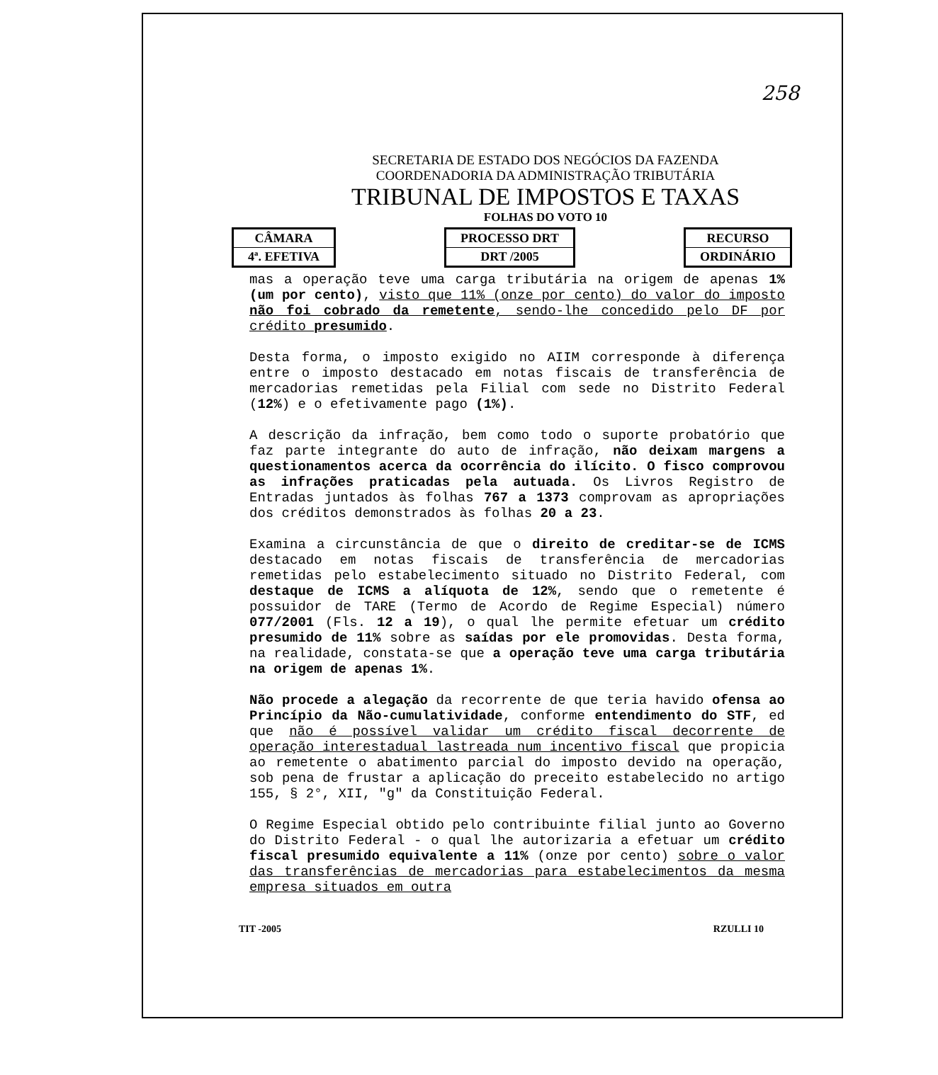258
SECRETARIA DE ESTADO DOS NEGÓCIOS DA FAZENDA
COORDENADORIA DA ADMINISTRAÇÃO TRIBUTÁRIA
TRIBUNAL DE IMPOSTOS E TAXAS
FOLHAS DO VOTO 10
CÂMARA
4ª. EFETIVA
PROCESSO DRT
DRT /2005
RECURSO
ORDINÁRIO
mas a operação teve uma carga tributária na origem de apenas 1% (um por cento), visto que 11% (onze por cento) do valor do imposto não foi cobrado da remetente, sendo-lhe concedido pelo DF por crédito presumido.
Desta forma, o imposto exigido no AIIM corresponde à diferença entre o imposto destacado em notas fiscais de transferência de mercadorias remetidas pela Filial com sede no Distrito Federal (12%) e o efetivamente pago (1%).
A descrição da infração, bem como todo o suporte probatório que faz parte integrante do auto de infração, não deixam margens a questionamentos acerca da ocorrência do ilícito. O fisco comprovou as infrações praticadas pela autuada. Os Livros Registro de Entradas juntados às folhas 767 a 1373 comprovam as apropriações dos créditos demonstrados às folhas 20 a 23.
Examina a circunstância de que o direito de creditar-se de ICMS destacado em notas fiscais de transferência de mercadorias remetidas pelo estabelecimento situado no Distrito Federal, com destaque de ICMS a alíquota de 12%, sendo que o remetente é possuidor de TARE (Termo de Acordo de Regime Especial) número 077/2001 (Fls. 12 a 19), o qual lhe permite efetuar um crédito presumido de 11% sobre as saídas por ele promovidas. Desta forma, na realidade, constata-se que a operação teve uma carga tributária na origem de apenas 1%.
Não procede a alegação da recorrente de que teria havido ofensa ao Princípio da Não-cumulatividade, conforme entendimento do STF, ed que não é possível validar um crédito fiscal decorrente de operação interestadual lastreada num incentivo fiscal que propicia ao remetente o abatimento parcial do imposto devido na operação, sob pena de frustar a aplicação do preceito estabelecido no artigo 155, § 2°, XII, "g" da Constituição Federal.
O Regime Especial obtido pelo contribuinte filial junto ao Governo do Distrito Federal - o qual lhe autorizaria a efetuar um crédito fiscal presumido equivalente a 11% (onze por cento) sobre o valor das transferências de mercadorias para estabelecimentos da mesma empresa situados em outra
TIT -2005 RZULLI 10